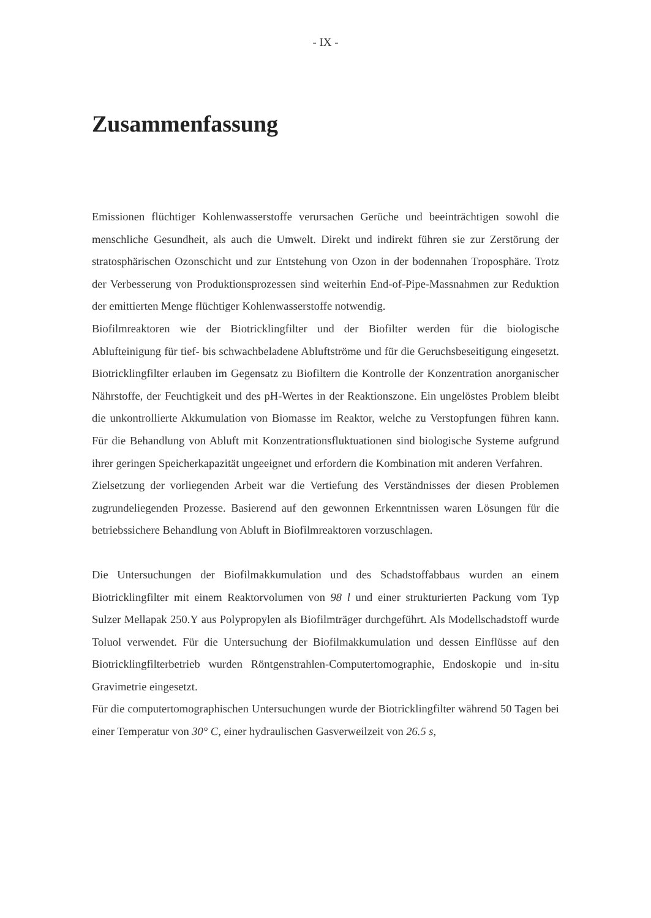- IX -
Zusammenfassung
Emissionen flüchtiger Kohlenwasserstoffe verursachen Gerüche und beeinträchtigen sowohl die menschliche Gesundheit, als auch die Umwelt. Direkt und indirekt führen sie zur Zerstörung der stratosphärischen Ozonschicht und zur Entstehung von Ozon in der bodennahen Troposphäre. Trotz der Verbesserung von Produktionsprozessen sind weiterhin End-of-Pipe-Massnahmen zur Reduktion der emittierten Menge flüchtiger Kohlenwasserstoffe notwendig.
Biofilmreaktoren wie der Biotricklingfilter und der Biofilter werden für die biologische Ablufteinigung für tief- bis schwachbeladene Abluftströme und für die Geruchsbeseitigung eingesetzt. Biotricklingfilter erlauben im Gegensatz zu Biofiltern die Kontrolle der Konzentration anorganischer Nährstoffe, der Feuchtigkeit und des pH-Wertes in der Reaktionszone. Ein ungelöstes Problem bleibt die unkontrollierte Akkumulation von Biomasse im Reaktor, welche zu Verstopfungen führen kann. Für die Behandlung von Abluft mit Konzentrationsfluktuationen sind biologische Systeme aufgrund ihrer geringen Speicherkapazität ungeeignet und erfordern die Kombination mit anderen Verfahren.
Zielsetzung der vorliegenden Arbeit war die Vertiefung des Verständnisses der diesen Problemen zugrundeliegenden Prozesse. Basierend auf den gewonnen Erkenntnissen waren Lösungen für die betriebssichere Behandlung von Abluft in Biofilmreaktoren vorzuschlagen.
Die Untersuchungen der Biofilmakkumulation und des Schadstoffabbaus wurden an einem Biotricklingfilter mit einem Reaktorvolumen von 98 l und einer strukturierten Packung vom Typ Sulzer Mellapak 250.Y aus Polypropylen als Biofilmträger durchgeführt. Als Modellschadstoff wurde Toluol verwendet. Für die Untersuchung der Biofilmakkumulation und dessen Einflüsse auf den Biotricklingfilterbetrieb wurden Röntgenstrahlen-Computertomographie, Endoskopie und in-situ Gravimetrie eingesetzt.
Für die computertomographischen Untersuchungen wurde der Biotricklingfilter während 50 Tagen bei einer Temperatur von 30° C, einer hydraulischen Gasverweilzeit von 26.5 s,